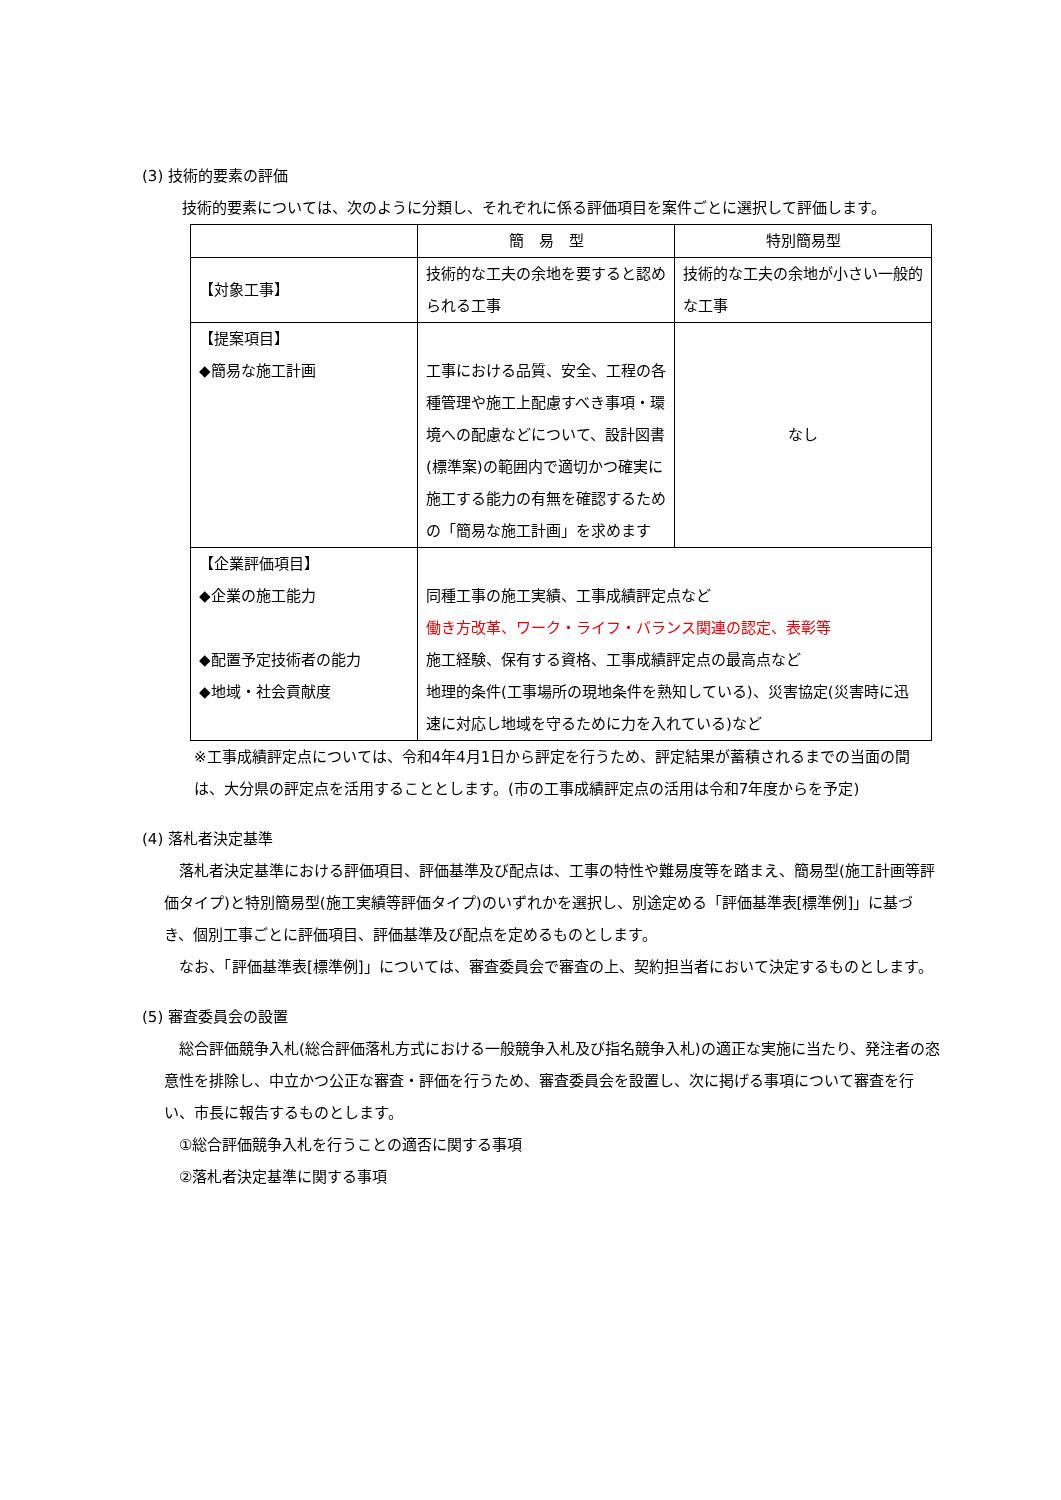(3) 技術的要素の評価
技術的要素については、次のように分類し、それぞれに係る評価項目を案件ごとに選択して評価します。
| | 簡 易 型 | 特別簡易型 |
| 【対象工事】 | 技術的な工夫の余地を要すると認められる工事 | 技術的な工夫の余地が小さい一般的な工事 |
| 【提案項目】 ◆簡易な施工計画 | 工事における品質、安全、工程の各種管理や施工上配慮すべき事項・環境への配慮などについて、設計図書(標準案)の範囲内で適切かつ確実に施工する能力の有無を確認するための「簡易な施工計画」を求めます | なし |
| 【企業評価項目】 ◆企業の施工能力 ◆配置予定技術者の能力 ◆地域・社会貢献度 | 同種工事の施工実績、工事成績評定点など 働き方改革、ワーク・ライフ・バランス関連の認定、表彰等 施工経験、保有する資格、工事成績評定点の最高点など 地理的条件(工事場所の現地条件を熟知している)、災害協定(災害時に迅速に対応し地域を守るために力を入れている)など | |
※工事成績評定点については、令和4年4月1日から評定を行うため、評定結果が蓄積されるまでの当面の間は、大分県の評定点を活用することとします。(市の工事成績評定点の活用は令和7年度からを予定)
(4) 落札者決定基準
　落札者決定基準における評価項目、評価基準及び配点は、工事の特性や難易度等を踏まえ、簡易型(施工計画等評価タイプ)と特別簡易型(施工実績等評価タイプ)のいずれかを選択し、別途定める「評価基準表[標準例]」に基づき、個別工事ごとに評価項目、評価基準及び配点を定めるものとします。
　なお、「評価基準表[標準例]」については、審査委員会で審査の上、契約担当者において決定するものとします。
(5) 審査委員会の設置
　総合評価競争入札(総合評価落札方式における一般競争入札及び指名競争入札)の適正な実施に当たり、発注者の恣意性を排除し、中立かつ公正な審査・評価を行うため、審査委員会を設置し、次に掲げる事項について審査を行い、市長に報告するものとします。
　①総合評価競争入札を行うことの適否に関する事項
　②落札者決定基準に関する事項